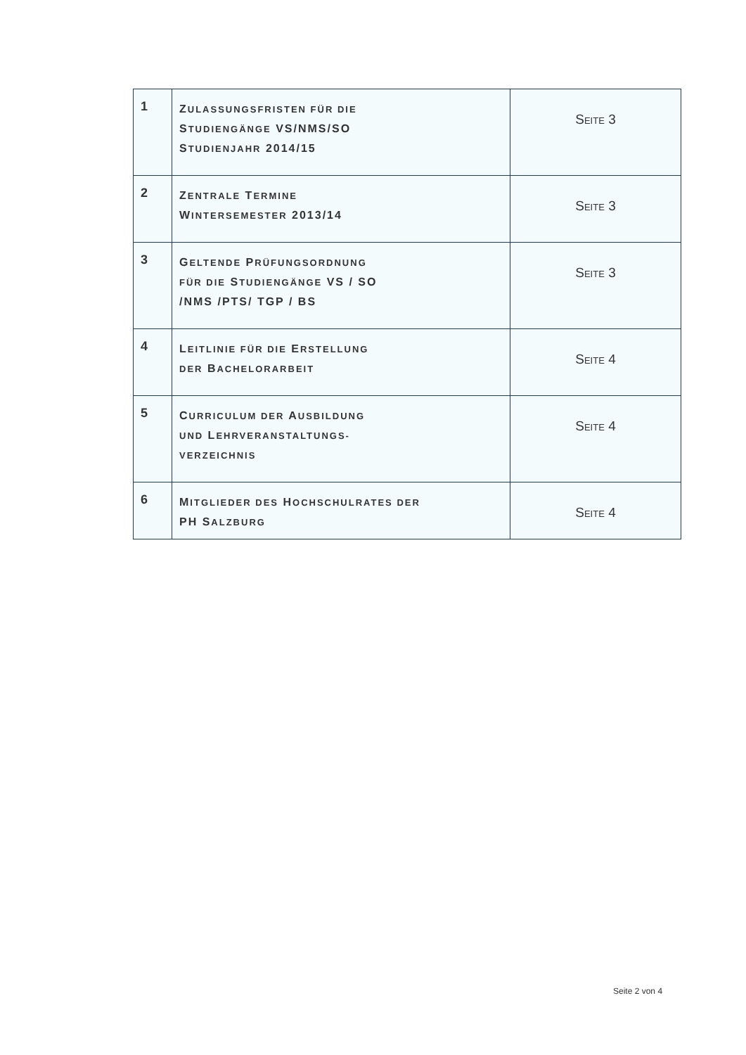| 1 | Z ULASSUNGSFRISTEN FÜR DIE S TUDIENGÄNGE VS/NMS/SO S TUDIENJAHR 2014/15 | S EITE 3 |
| 2 | Z ENTRALE T ERMINE W INTERSEMESTER 2013/14 | S EITE 3 |
| 3 | G ELTENDE P RÜFUNGSORDNUNG FÜR DIE S TUDIENGÄNGE VS / SO /NMS /PTS/ TGP / BS | S EITE 3 |
| 4 | L EITLINIE FÜR DIE E RSTELLUNG DER B ACHELORARBEIT | S EITE 4 |
| 5 | C URRICULUM DER A USBILDUNG UND L EHRVERANSTALTUNGS- VERZEICHNIS | S EITE 4 |
| 6 | M ITGLIEDER DES H OCHSCHULRATES DER PH S ALZBURG | S EITE 4 |
Seite 2 von 4